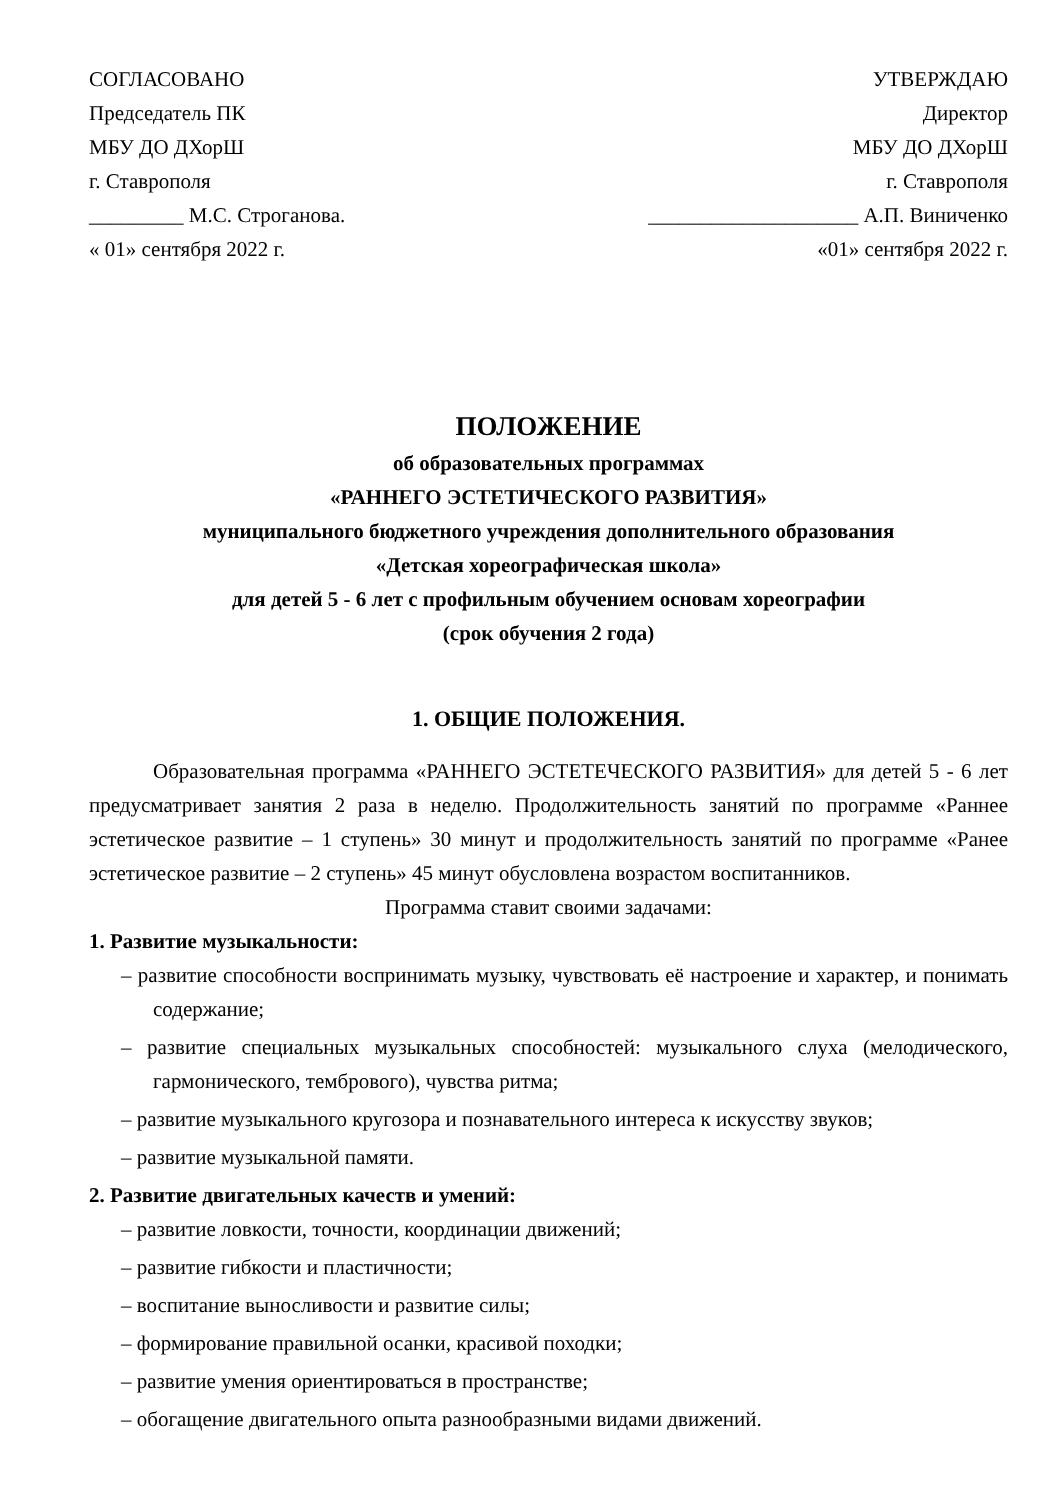СОГЛАСОВАНО
Председатель ПК
МБУ ДО ДХорШ
г. Ставрополя
_________ М.С. Строганова.
« 01» сентября 2022 г.
УТВЕРЖДАЮ
Директор
МБУ ДО ДХорШ
г. Ставрополя
____________________ А.П. Виниченко
«01» сентября 2022 г.
ПОЛОЖЕНИЕ
об образовательных программах
«РАННЕГО ЭСТЕТИЧЕСКОГО РАЗВИТИЯ»
муниципального бюджетного учреждения дополнительного образования
«Детская хореографическая школа»
для детей 5 - 6 лет с профильным обучением основам хореографии
(срок обучения 2 года)
1. ОБЩИЕ ПОЛОЖЕНИЯ.
Образовательная программа «РАННЕГО ЭСТЕТЕЧЕСКОГО РАЗВИТИЯ» для детей 5 - 6 лет предусматривает занятия 2 раза в неделю. Продолжительность занятий по программе «Раннее эстетическое развитие – 1 ступень» 30 минут и продолжительность занятий по программе «Ранее эстетическое развитие – 2 ступень» 45 минут обусловлена возрастом воспитанников.
Программа ставит своими задачами:
1. Развитие музыкальности:
– развитие способности воспринимать музыку, чувствовать её настроение и характер, и понимать содержание;
– развитие специальных музыкальных способностей: музыкального слуха (мелодического, гармонического, тембрового), чувства ритма;
– развитие музыкального кругозора и познавательного интереса к искусству звуков;
– развитие музыкальной памяти.
2. Развитие двигательных качеств и умений:
– развитие ловкости, точности, координации движений;
– развитие гибкости и пластичности;
– воспитание выносливости и развитие силы;
– формирование правильной осанки, красивой походки;
– развитие умения ориентироваться в пространстве;
– обогащение двигательного опыта разнообразными видами движений.